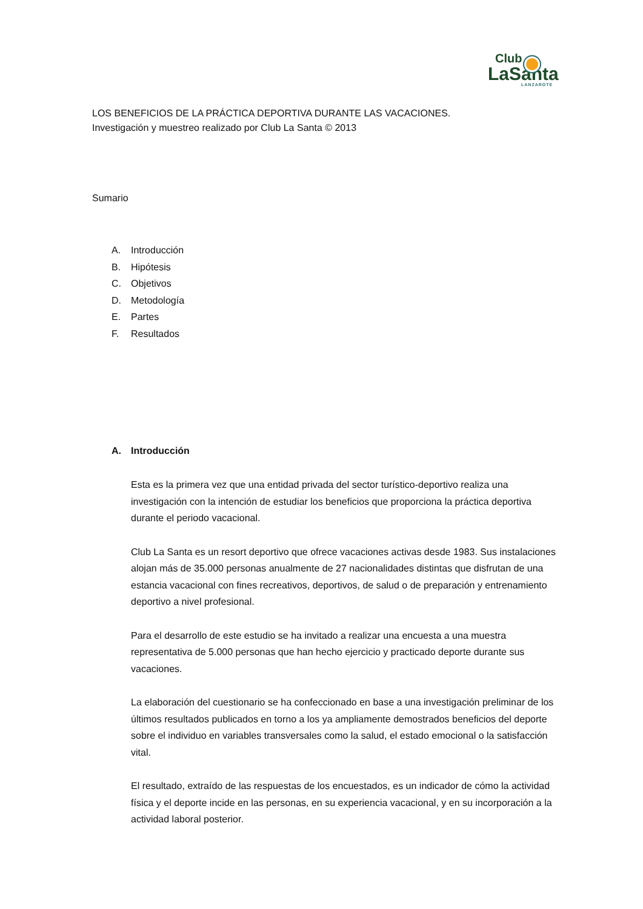Club
LaSanta
LANZAROTE
LOS BENEFICIOS DE LA PRÁCTICA DEPORTIVA DURANTE LAS VACACIONES.
Investigación y muestreo realizado por Club La Santa © 2013
Sumario
A. Introducción
B. Hipótesis
C. Objetivos
D. Metodología
E. Partes
F. Resultados
A. Introducción
Esta es la primera vez que una entidad privada del sector turístico-deportivo realiza una investigación con la intención de estudiar los beneficios que proporciona la práctica deportiva durante el periodo vacacional.
Club La Santa es un resort deportivo que ofrece vacaciones activas desde 1983. Sus instalaciones alojan más de 35.000 personas anualmente de 27 nacionalidades distintas que disfrutan de una estancia vacacional con fines recreativos, deportivos, de salud o de preparación y entrenamiento deportivo a nivel profesional.
Para el desarrollo de este estudio se ha invitado a realizar una encuesta a una muestra representativa de 5.000 personas que han hecho ejercicio y practicado deporte durante sus vacaciones.
La elaboración del cuestionario se ha confeccionado en base a una investigación preliminar de los últimos resultados publicados en torno a los ya ampliamente demostrados beneficios del deporte sobre el individuo en variables transversales como la salud, el estado emocional o la satisfacción vital.
El resultado, extraído de las respuestas de los encuestados, es un indicador de cómo la actividad física y el deporte incide en las personas, en su experiencia vacacional, y en su incorporación a la actividad laboral posterior.